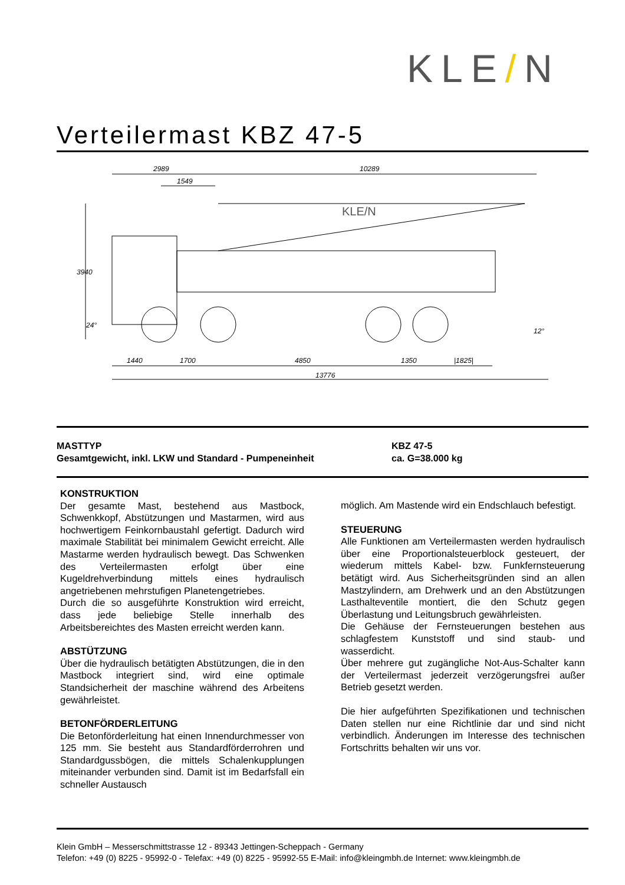KLE/N
Verteilermast KBZ 47-5
2989
10289
1549
3940
1440
1700
4850
1350
|1825|
13776
24°
12°
KLE/N
MASTTYP KBZ 47-5
Gesamtgewicht, inkl. LKW und Standard - Pumpeneinheit ca. G=38.000 kg
KONSTRUKTION
Der gesamte Mast, bestehend aus Mastbock, Schwenkkopf, Abstützungen und Mastarmen, wird aus hochwertigem Feinkornbaustahl gefertigt. Dadurch wird maximale Stabilität bei minimalem Gewicht erreicht. Alle Mastarme werden hydraulisch bewegt. Das Schwenken des Verteilermasten erfolgt über eine Kugeldrehverbindung mittels eines hydraulisch angetriebenen mehrstufigen Planetengetriebes.
Durch die so ausgeführte Konstruktion wird erreicht, dass jede beliebige Stelle innerhalb des Arbeitsbereichtes des Masten erreicht werden kann.
ABSTÜTZUNG
Über die hydraulisch betätigten Abstützungen, die in den Mastbock integriert sind, wird eine optimale Standsicherheit der maschine während des Arbeitens gewährleistet.
BETONFÖRDERLEITUNG
Die Betonförderleitung hat einen Innendurchmesser von 125 mm. Sie besteht aus Standardförderrohren und Standardgussbögen, die mittels Schalenkupplungen miteinander verbunden sind. Damit ist im Bedarfsfall ein schneller Austausch
möglich. Am Mastende wird ein Endschlauch befestigt.
STEUERUNG
Alle Funktionen am Verteilermasten werden hydraulisch über eine Proportionalsteuerblock gesteuert, der wiederum mittels Kabel- bzw. Funkfernsteuerung betätigt wird. Aus Sicherheitsgründen sind an allen Mastzylindern, am Drehwerk und an den Abstützungen Lasthalteventile montiert, die den Schutz gegen Überlastung und Leitungsbruch gewährleisten.
Die Gehäuse der Fernsteuerungen bestehen aus schlagfestem Kunststoff und sind staub- und wasserdicht.
Über mehrere gut zugängliche Not-Aus-Schalter kann der Verteilermast jederzeit verzögerungsfrei außer Betrieb gesetzt werden.
Die hier aufgeführten Spezifikationen und technischen Daten stellen nur eine Richtlinie dar und sind nicht verbindlich. Änderungen im Interesse des technischen Fortschritts behalten wir uns vor.
Klein GmbH – Messerschmittstrasse 12 - 89343 Jettingen-Scheppach - Germany
Telefon: +49 (0) 8225 - 95992-0 - Telefax: +49 (0) 8225 - 95992-55 E-Mail: info@kleingmbh.de Internet: www.kleingmbh.de